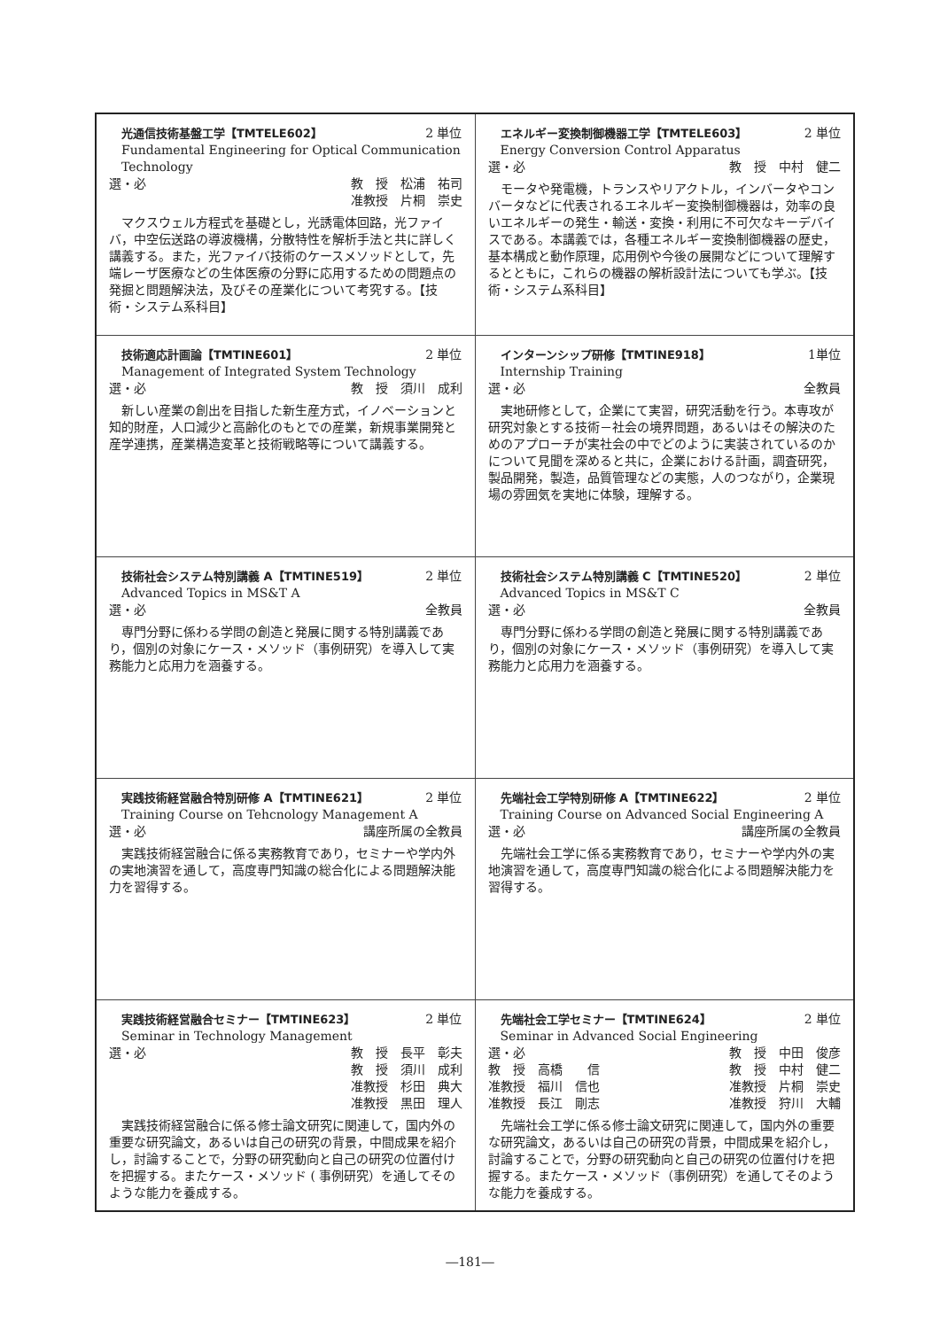| 光通信技術基盤工学【TMTELE602】 2 単位 Fundamental Engineering for Optical Communication Technology 選・必 教 授 松浦 祐司 准教授 片桐 崇史 マクスウェル方程式を基礎とし，光誘電体回路，光ファイバ，中空伝送路の導波機構，分散特性を解析手法と共に詳しく講義する。また，光ファイバ技術のケースメソッドとして，先端レーザ医療などの生体医療の分野に応用するための問題点の発掘と問題解決法，及びその産業化について考究する。【技術・システム系科目】 | エネルギー変換制御機器工学【TMTELE603】 2 単位 Energy Conversion Control Apparatus 選・必 教 授 中村 健二 モータや発電機，トランスやリアクトル，インバータやコンバータなどに代表されるエネルギー変換制御機器は，効率の良いエネルギーの発生・輸送・変換・利用に不可欠なキーデバイスである。本講義では，各種エネルギー変換制御機器の歴史，基本構成と動作原理，応用例や今後の展開などについて理解するとともに，これらの機器の解析設計法についても学ぶ。【技術・システム系科目】 |
| 技術適応計画論【TMTINE601】 2 単位 Management of Integrated System Technology 選・必 教 授 須川 成利 新しい産業の創出を目指した新生産方式，イノベーションと知的財産，人口減少と高齢化のもとでの産業，新規事業開発と産学連携，産業構造変革と技術戦略等について講義する。 | インターンシップ研修【TMTINE918】 1単位 Internship Training 選・必 全教員 実地研修として，企業にて実習，研究活動を行う。本専攻が研究対象とする技術－社会の境界問題，あるいはその解決のためのアプローチが実社会の中でどのように実装されているのかについて見聞を深めると共に，企業における計画，調査研究，製品開発，製造，品質管理などの実態，人のつながり，企業現場の雰囲気を実地に体験，理解する。 |
| 技術社会システム特別講義 A【TMTINE519】 2 単位 Advanced Topics in MS&T A 選・必 全教員 専門分野に係わる学問の創造と発展に関する特別講義であり，個別の対象にケース・メソッド（事例研究）を導入して実務能力と応用力を涵養する。 | 技術社会システム特別講義 C【TMTINE520】 2 単位 Advanced Topics in MS&T C 選・必 全教員 専門分野に係わる学問の創造と発展に関する特別講義であり，個別の対象にケース・メソッド（事例研究）を導入して実務能力と応用力を涵養する。 |
| 実践技術経営融合特別研修 A【TMTINE621】 2 単位 Training Course on Tehcnology Management A 選・必 講座所属の全教員 実践技術経営融合に係る実務教育であり，セミナーや学内外の実地演習を通して，高度専門知識の総合化による問題解決能力を習得する。 | 先端社会工学特別研修 A【TMTINE622】 2 単位 Training Course on Advanced Social Engineering A 選・必 講座所属の全教員 先端社会工学に係る実務教育であり，セミナーや学内外の実地演習を通して，高度専門知識の総合化による問題解決能力を習得する。 |
| 実践技術経営融合セミナー【TMTINE623】 2 単位 Seminar in Technology Management 選・必 教 授 長平 彰夫 教 授 須川 成利 准教授 杉田 典大 准教授 黒田 理人 実践技術経営融合に係る修士論文研究に関連して，国内外の重要な研究論文，あるいは自己の研究の背景，中間成果を紹介し，討論することで，分野の研究動向と自己の研究の位置付けを把握する。またケース・メソッド ( 事例研究）を通してそのような能力を養成する。 | 先端社会工学セミナー【TMTINE624】 2 単位 Seminar in Advanced Social Engineering 選・必 教 授 中田 俊彦 教 授 高橋 信 教 授 中村 健二 准教授 福川 信也 准教授 片桐 崇史 准教授 長江 剛志 准教授 狩川 大輔 先端社会工学に係る修士論文研究に関連して，国内外の重要な研究論文，あるいは自己の研究の背景，中間成果を紹介し，討論することで，分野の研究動向と自己の研究の位置付けを把握する。またケース・メソッド（事例研究）を通してそのような能力を養成する。 |
―181―